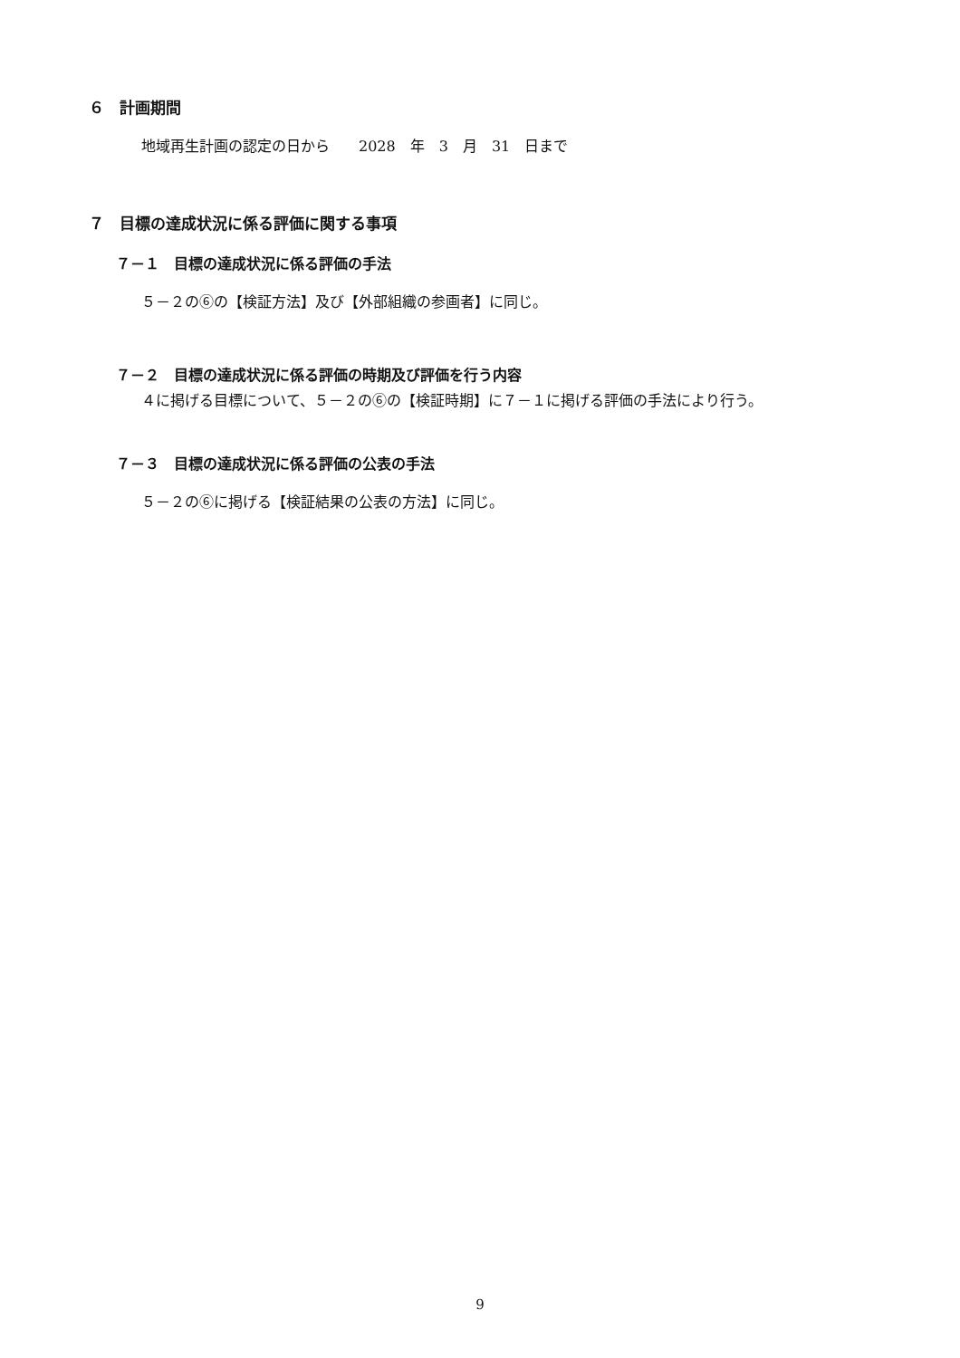６　計画期間
地域再生計画の認定の日から　　2028　年　3　月　31　日まで
７　目標の達成状況に係る評価に関する事項
７－１　目標の達成状況に係る評価の手法
５－２の⑥の【検証方法】及び【外部組織の参画者】に同じ。
７－２　目標の達成状況に係る評価の時期及び評価を行う内容
４に掲げる目標について、５－２の⑥の【検証時期】に７－１に掲げる評価の手法により行う。
７－３　目標の達成状況に係る評価の公表の手法
５－２の⑥に掲げる【検証結果の公表の方法】に同じ。
9